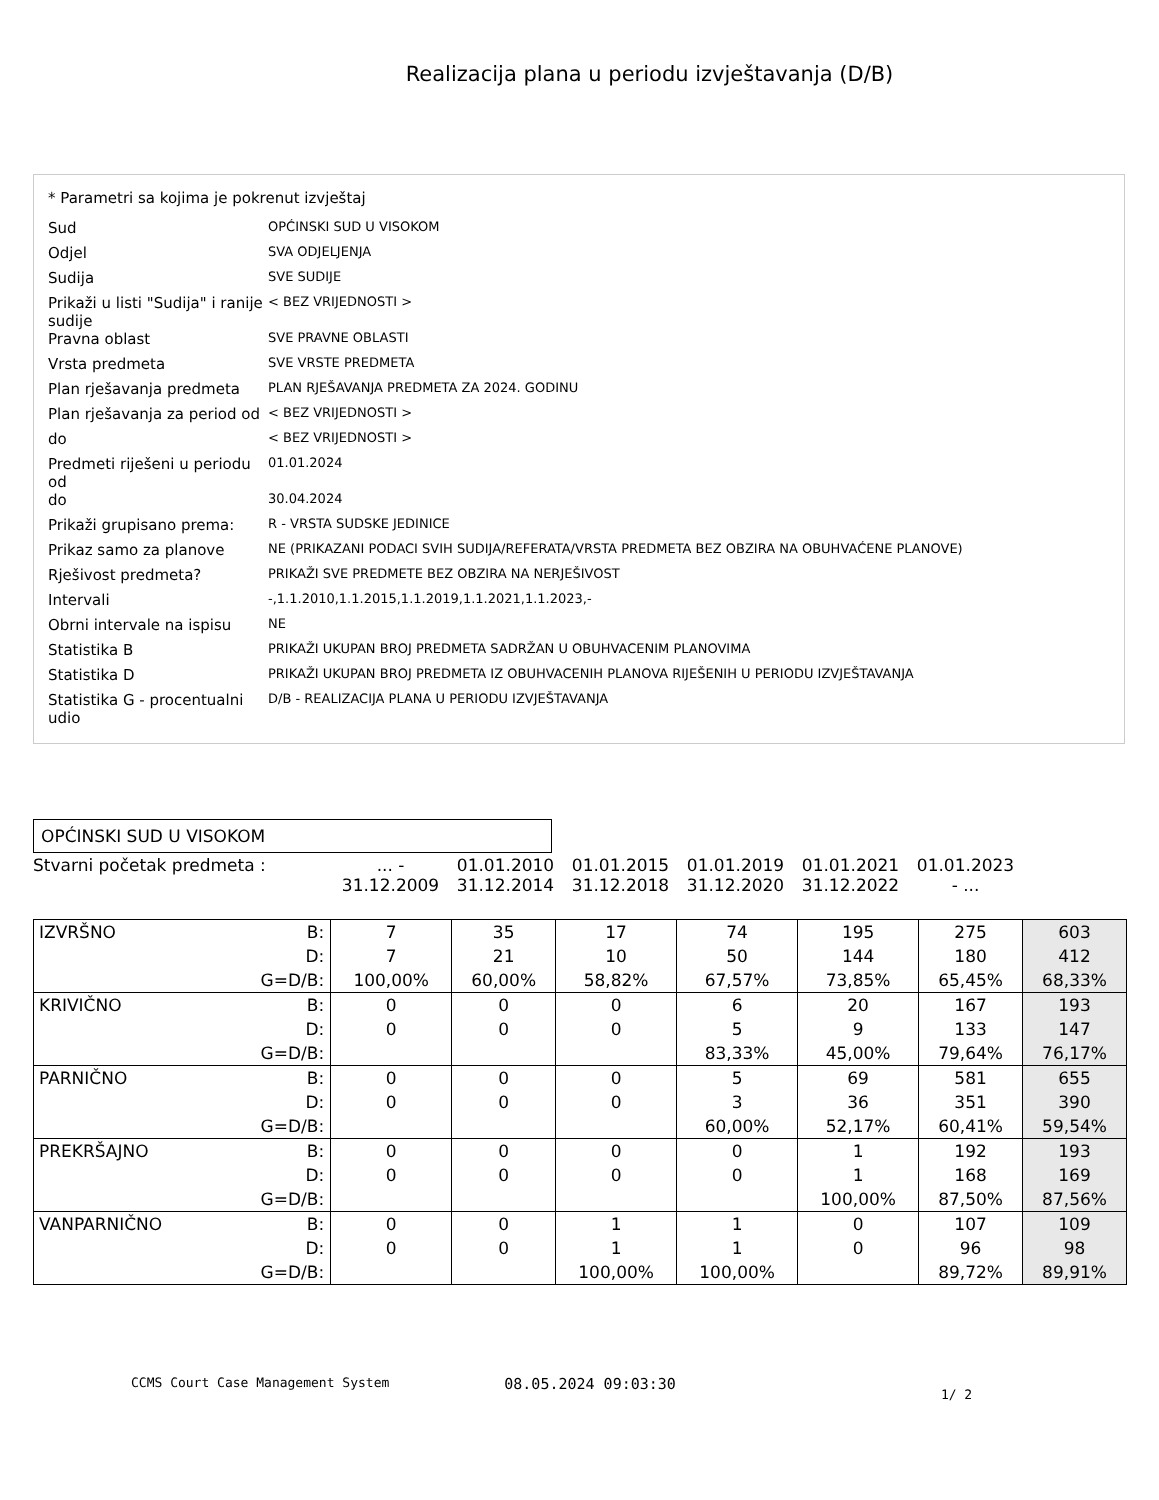Realizacija plana u periodu izvještavanja (D/B)
* Parametri sa kojima je pokrenut izvještaj
| Sud | OPĆINSKI SUD U VISOKOM |
| Odjel | SVA ODJELJENJA |
| Sudija | SVE SUDIJE |
| Prikaži u listi "Sudija" i ranije sudije | < BEZ VRIJEDNOSTI > |
| Pravna oblast | SVE PRAVNE OBLASTI |
| Vrsta predmeta | SVE VRSTE PREDMETA |
| Plan rješavanja predmeta | PLAN RJEŠAVANJA PREDMETA ZA 2024. GODINU |
| Plan rješavanja za period od | < BEZ VRIJEDNOSTI > |
| do | < BEZ VRIJEDNOSTI > |
| Predmeti riješeni u periodu od | 01.01.2024 |
| do | 30.04.2024 |
| Prikaži grupisano prema: | R - VRSTA SUDSKE JEDINICE |
| Prikaz samo za planove | NE (PRIKAZANI PODACI SVIH SUDIJA/REFERATA/VRSTA PREDMETA BEZ OBZIRA NA OBUHVAĆENE PLANOVE) |
| Rješivost predmeta? | PRIKAŽI SVE PREDMETE BEZ OBZIRA NA NERJEŠIVOST |
| Intervali | -,1.1.2010,1.1.2015,1.1.2019,1.1.2021,1.1.2023,- |
| Obrni intervale na ispisu | NE |
| Statistika B | PRIKAŽI UKUPAN BROJ PREDMETA SADRŽAN U OBUHVACENIM PLANOVIMA |
| Statistika D | PRIKAŽI UKUPAN BROJ PREDMETA IZ OBUHVACENIH PLANOVA RIJEŠENIH U PERIODU IZVJEŠTAVANJA |
| Statistika G - procentualni udio | D/B - REALIZACIJA PLANA U PERIODU IZVJEŠTAVANJA |
OPĆINSKI SUD U VISOKOM
| Stvarni početak predmeta : | ... - 31.12.2009 | 01.01.2010 31.12.2014 | 01.01.2015 31.12.2018 | 01.01.2019 31.12.2020 | 01.01.2021 31.12.2022 | 01.01.2023 - ... |
| IZVRŠNO | B: | 7 | 35 | 17 | 74 | 195 | 275 | 603 |
| | D: | 7 | 21 | 10 | 50 | 144 | 180 | 412 |
| | G=D/B: | 100,00% | 60,00% | 58,82% | 67,57% | 73,85% | 65,45% | 68,33% |
| KRIVIČNO | B: | 0 | 0 | 0 | 6 | 20 | 167 | 193 |
| | D: | 0 | 0 | 0 | 5 | 9 | 133 | 147 |
| | G=D/B: | | | | 83,33% | 45,00% | 79,64% | 76,17% |
| PARNIČNO | B: | 0 | 0 | 0 | 5 | 69 | 581 | 655 |
| | D: | 0 | 0 | 0 | 3 | 36 | 351 | 390 |
| | G=D/B: | | | | 60,00% | 52,17% | 60,41% | 59,54% |
| PREKRŠAJNO | B: | 0 | 0 | 0 | 0 | 1 | 192 | 193 |
| | D: | 0 | 0 | 0 | 0 | 1 | 168 | 169 |
| | G=D/B: | | | | | 100,00% | 87,50% | 87,56% |
| VANPARNIČNO | B: | 0 | 0 | 1 | 1 | 0 | 107 | 109 |
| | D: | 0 | 0 | 1 | 1 | 0 | 96 | 98 |
| | G=D/B: | | | 100,00% | 100,00% | | 89,72% | 89,91% |
CCMS Court Case Management System 08.05.2024 09:03:30 1/ 2